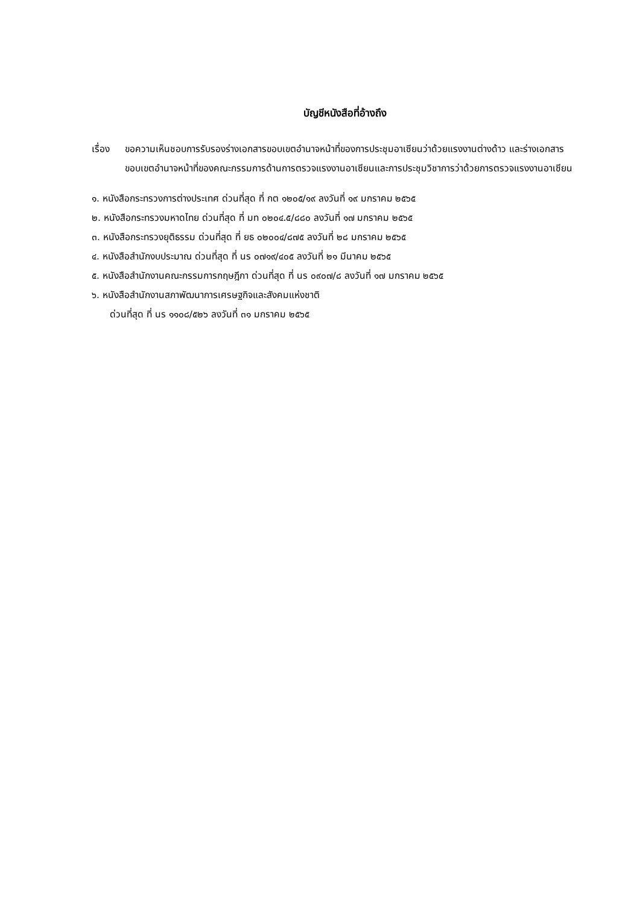บัญชีหนังสือที่อ้างถึง
เรื่อง
ขอความเห็นชอบการรับรองร่างเอกสารขอบเขตอำนาจหน้าที่ของการประชุมอาเซียนว่าด้วยแรงงานต่างด้าว และร่างเอกสารขอบเขตอำนาจหน้าที่ของคณะกรรมการด้านการตรวจแรงงานอาเซียนและการประชุมวิชาการว่าด้วยการตรวจแรงงานอาเซียน
๑. หนังสือกระทรวงการต่างประเทศ ด่วนที่สุด ที่ กต ๑๒๐๕/๑๙ ลงวันที่ ๑๙ มกราคม ๒๕๖๕
๒. หนังสือกระทรวงมหาดไทย ด่วนที่สุด ที่ มท ๐๒๐๔.๕/๘๘๐ ลงวันที่ ๑๗ มกราคม ๒๕๖๕
๓. หนังสือกระทรวงยุติธรรม ด่วนที่สุด ที่ ยธ ๐๒๐๐๔/๘๗๕ ลงวันที่ ๒๘ มกราคม ๒๕๖๕
๔. หนังสือสำนักงบประมาณ ด่วนที่สุด ที่ นร ๐๗๑๙/๔๐๕ ลงวันที่ ๒๑ มีนาคม ๒๕๖๕
๕. หนังสือสำนักงานคณะกรรมการกฤษฎีกา ด่วนที่สุด ที่ นร ๐๙๐๗/๘ ลงวันที่ ๑๗ มกราคม ๒๕๖๕
๖. หนังสือสำนักงานสภาพัฒนาการเศรษฐกิจและสังคมแห่งชาติ
ด่วนที่สุด ที่ นร ๑๑๐๘/๕๒๖ ลงวันที่ ๓๑ มกราคม ๒๕๖๕